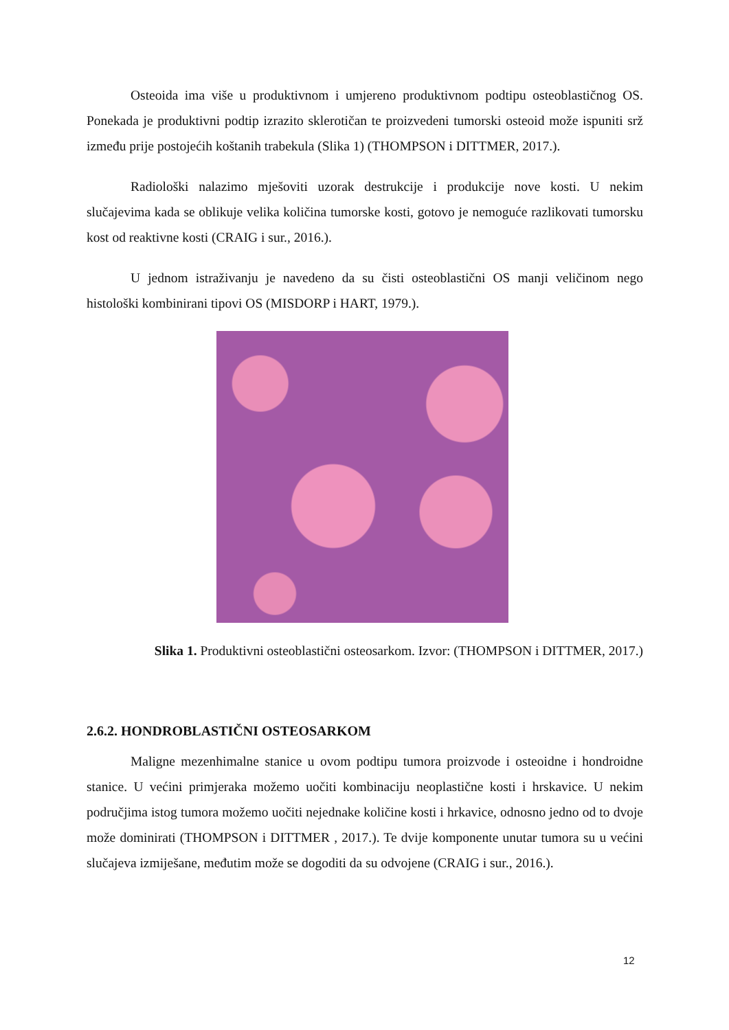Osteoida ima više u produktivnom i umjereno produktivnom podtipu osteoblastičnog OS. Ponekada je produktivni podtip izrazito sklerotičan te proizvedeni tumorski osteoid može ispuniti srž između prije postojećih koštanih trabekula (Slika 1) (THOMPSON i DITTMER, 2017.).
Radiološki nalazimo mješoviti uzorak destrukcije i produkcije nove kosti. U nekim slučajevima kada se oblikuje velika količina tumorske kosti, gotovo je nemoguće razlikovati tumorsku kost od reaktivne kosti (CRAIG i sur., 2016.).
U jednom istraživanju je navedeno da su čisti osteoblastični OS manji veličinom nego histološki kombinirani tipovi OS (MISDORP i HART, 1979.).
Slika 1. Produktivni osteoblastični osteosarkom. Izvor: (THOMPSON i DITTMER, 2017.)
2.6.2. HONDROBLASTIČNI OSTEOSARKOM
Maligne mezenhimalne stanice u ovom podtipu tumora proizvode i osteoidne i hondroidne stanice. U većini primjeraka možemo uočiti kombinaciju neoplastične kosti i hrskavice. U nekim područjima istog tumora možemo uočiti nejednake količine kosti i hrkavice, odnosno jedno od to dvoje može dominirati (THOMPSON i DITTMER , 2017.). Te dvije komponente unutar tumora su u većini slučajeva izmiješane, međutim može se dogoditi da su odvojene (CRAIG i sur., 2016.).
12